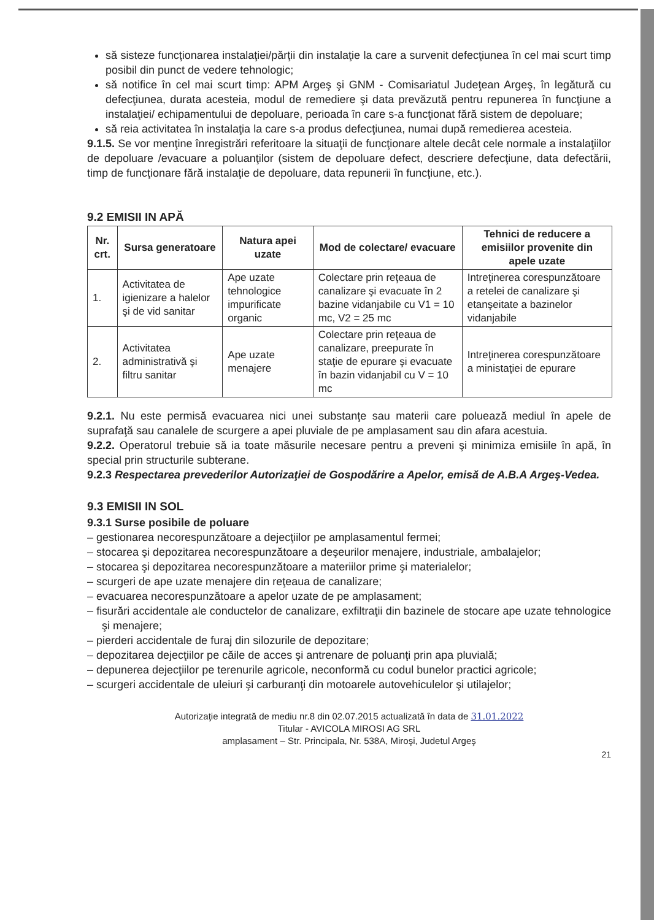să sisteze funcţionarea instalaţiei/părţii din instalaţie la care a survenit defecţiunea în cel mai scurt timp posibil din punct de vedere tehnologic;
să notifice în cel mai scurt timp: APM Argeş şi GNM - Comisariatul Judeţean Argeş, în legătură cu defecţiunea, durata acesteia, modul de remediere şi data prevăzută pentru repunerea în funcţiune a instalaţiei/ echipamentului de depoluare, perioada în care s-a funcţionat fără sistem de depoluare;
să reia activitatea în instalaţia la care s-a produs defecţiunea, numai după remedierea acesteia.
9.1.5. Se vor menţine înregistrări referitoare la situaţii de funcţionare altele decât cele normale a instalaţiilor de depoluare /evacuare a poluanţilor (sistem de depoluare defect, descriere defecţiune, data defectării, timp de funcţionare fără instalaţie de depoluare, data repunerii în funcţiune, etc.).
9.2 EMISII IN APĂ
| Nr. crt. | Sursa generatoare | Natura apei uzate | Mod de colectare/ evacuare | Tehnici de reducere a emisiilor provenite din apele uzate |
| --- | --- | --- | --- | --- |
| 1. | Activitatea de igienizare a halelor şi de vid sanitar | Ape uzate tehnologice impurificate organic | Colectare prin reţeaua de canalizare şi evacuate în 2 bazine vidanjabile cu V1 = 10 mc, V2 = 25 mc | Intreţinerea corespunzătoare a retelei de canalizare şi etanşeitate a bazinelor vidanjabile |
| 2. | Activitatea administrativă şi filtru sanitar | Ape uzate menajere | Colectare prin reţeaua de canalizare, preepurate în staţie de epurare şi evacuate în bazin vidanjabil cu V = 10 mc | Intreţinerea corespunzătoare a ministaţiei de epurare |
9.2.1. Nu este permisă evacuarea nici unei substanţe sau materii care poluează mediul în apele de suprafaţă sau canalele de scurgere a apei pluviale de pe amplasament sau din afara acestuia.
9.2.2. Operatorul trebuie să ia toate măsurile necesare pentru a preveni şi minimiza emisiile în apă, în special prin structurile subterane.
9.2.3 Respectarea prevederilor Autorizaţiei de Gospodărire a Apelor, emisă de A.B.A Argeş-Vedea.
9.3 EMISII IN SOL
9.3.1 Surse posibile de poluare
– gestionarea necorespunzătoare a dejecţiilor pe amplasamentul fermei;
– stocarea şi depozitarea necorespunzătoare a deşeurilor menajere, industriale, ambalajelor;
– stocarea şi depozitarea necorespunzătoare a materiilor prime şi materialelor;
– scurgeri de ape uzate menajere din reţeaua de canalizare;
– evacuarea necorespunzătoare a apelor uzate de pe amplasament;
– fisurări accidentale ale conductelor de canalizare, exfiltraţii din bazinele de stocare ape uzate tehnologice şi menajere;
– pierderi accidentale de furaj din silozurile de depozitare;
– depozitarea dejecţiilor pe căile de acces şi antrenare de poluanţi prin apa pluvială;
– depunerea dejecţiilor pe terenurile agricole, neconformă cu codul bunelor practici agricole;
– scurgeri accidentale de uleiuri şi carburanţi din motoarele autovehiculelor şi utilajelor;
Autorizaţie integrată de mediu nr.8 din 02.07.2015 actualizată în data de 31.01.2022
Titular - AVICOLA MIROSI AG SRL
amplasament – Str. Principala, Nr. 538A, Miroşi, Judetul Argeş
21